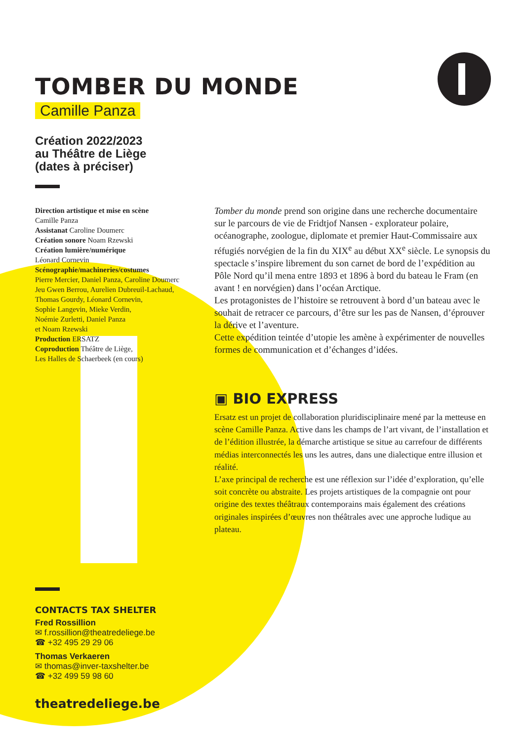TOMBER DU MONDE
Camille Panza
Création 2022/2023
au Théâtre de Liège
(dates à préciser)
Direction artistique et mise en scène
Camille Panza
Assistanat Caroline Doumerc
Création sonore Noam Rzewski
Création lumière/numérique
Léonard Cornevin
Scénographie/machineries/costumes
Pierre Mercier, Daniel Panza, Caroline Doumerc
Jeu Gwen Berrou, Aurelien Dubreuil-Lachaud,
Thomas Gourdy, Léonard Cornevin,
Sophie Langevin, Mieke Verdin,
Noémie Zurletti, Daniel Panza
et Noam Rzewski
Production ERSATZ
Coproduction Théâtre de Liège,
Les Halles de Schaerbeek (en cours)
Tomber du monde prend son origine dans une recherche documentaire sur le parcours de vie de Fridtjof Nansen - explorateur polaire, océanographe, zoologue, diplomate et premier Haut-Commissaire aux réfugiés norvégien de la fin du XIX<sup>e</sup> au début XX<sup>e</sup> siècle. Le synopsis du spectacle s’inspire librement du son carnet de bord de l’expédition au Pôle Nord qu’il mena entre 1893 et 1896 à bord du bateau le Fram (en avant ! en norvégien) dans l’océan Arctique.
Les protagonistes de l’histoire se retrouvent à bord d’un bateau avec le souhait de retracer ce parcours, d’être sur les pas de Nansen, d’éprouver la dérive et l’aventure.
Cette expédition teintée d’utopie les amène à expérimenter de nouvelles formes de communication et d’échanges d’idées.
▣ BIO EXPRESS
Ersatz est un projet de collaboration pluridisciplinaire mené par la metteuse en scène Camille Panza. Active dans les champs de l’art vivant, de l’installation et de l’édition illustrée, la démarche artistique se situe au carrefour de différents médias interconnectés les uns les autres, dans une dialectique entre illusion et réalité.
L’axe principal de recherche est une réflexion sur l’idée d’exploration, qu’elle soit concrète ou abstraite. Les projets artistiques de la compagnie ont pour origine des textes théâtraux contemporains mais également des créations originales inspirées d’œuvres non théâtrales avec une approche ludique au plateau.
CONTACTS TAX SHELTER
Fred Rossillion
✉ f.rossillion@theatredeliege.be
☎ +32 495 29 29 06
Thomas Verkaeren
✉ thomas@inver-taxshelter.be
☎ +32 499 59 98 60
theatredeliege.be